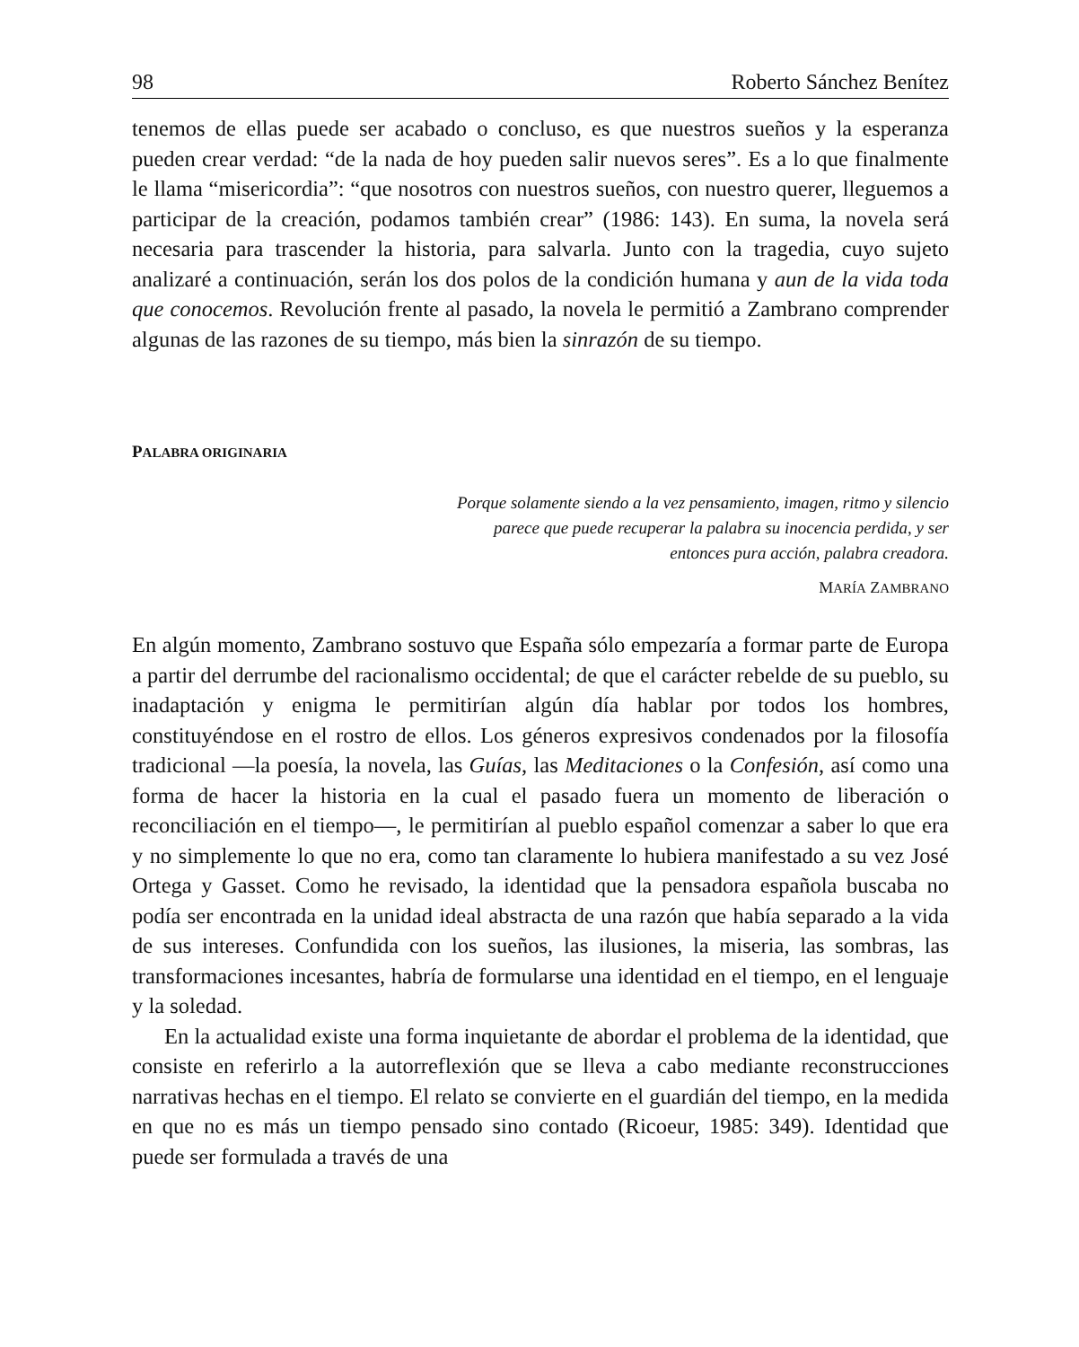98 Roberto Sánchez Benítez
tenemos de ellas puede ser acabado o concluso, es que nuestros sueños y la esperanza pueden crear verdad: “de la nada de hoy pueden salir nuevos seres”. Es a lo que finalmente le llama “misericordia”: “que nosotros con nuestros sueños, con nuestro querer, lleguemos a participar de la creación, podamos también crear” (1986: 143). En suma, la novela será necesaria para trascender la historia, para salvarla. Junto con la tragedia, cuyo sujeto analizaré a continuación, serán los dos polos de la condición humana y aun de la vida toda que conocemos. Revolución frente al pasado, la novela le permitió a Zambrano comprender algunas de las razones de su tiempo, más bien la sinrazón de su tiempo.
PALABRA ORIGINARIA
Porque solamente siendo a la vez pensamiento, imagen, ritmo y silencio parece que puede recuperar la palabra su inocencia perdida, y ser entonces pura acción, palabra creadora.
MARÍA ZAMBRANO
En algún momento, Zambrano sostuvo que España sólo empezaría a formar parte de Europa a partir del derrumbe del racionalismo occidental; de que el carácter rebelde de su pueblo, su inadaptación y enigma le permitirían algún día hablar por todos los hombres, constituyéndose en el rostro de ellos. Los géneros expresivos condenados por la filosofía tradicional —la poesía, la novela, las Guías, las Meditaciones o la Confesión, así como una forma de hacer la historia en la cual el pasado fuera un momento de liberación o reconciliación en el tiempo—, le permitirían al pueblo español comenzar a saber lo que era y no simplemente lo que no era, como tan claramente lo hubiera manifestado a su vez José Ortega y Gasset. Como he revisado, la identidad que la pensadora española buscaba no podía ser encontrada en la unidad ideal abstracta de una razón que había separado a la vida de sus intereses. Confundida con los sueños, las ilusiones, la miseria, las sombras, las transformaciones incesantes, habría de formularse una identidad en el tiempo, en el lenguaje y la soledad.
En la actualidad existe una forma inquietante de abordar el problema de la identidad, que consiste en referirlo a la autorreflexión que se lleva a cabo mediante reconstrucciones narrativas hechas en el tiempo. El relato se convierte en el guardián del tiempo, en la medida en que no es más un tiempo pensado sino contado (Ricoeur, 1985: 349). Identidad que puede ser formulada a través de una